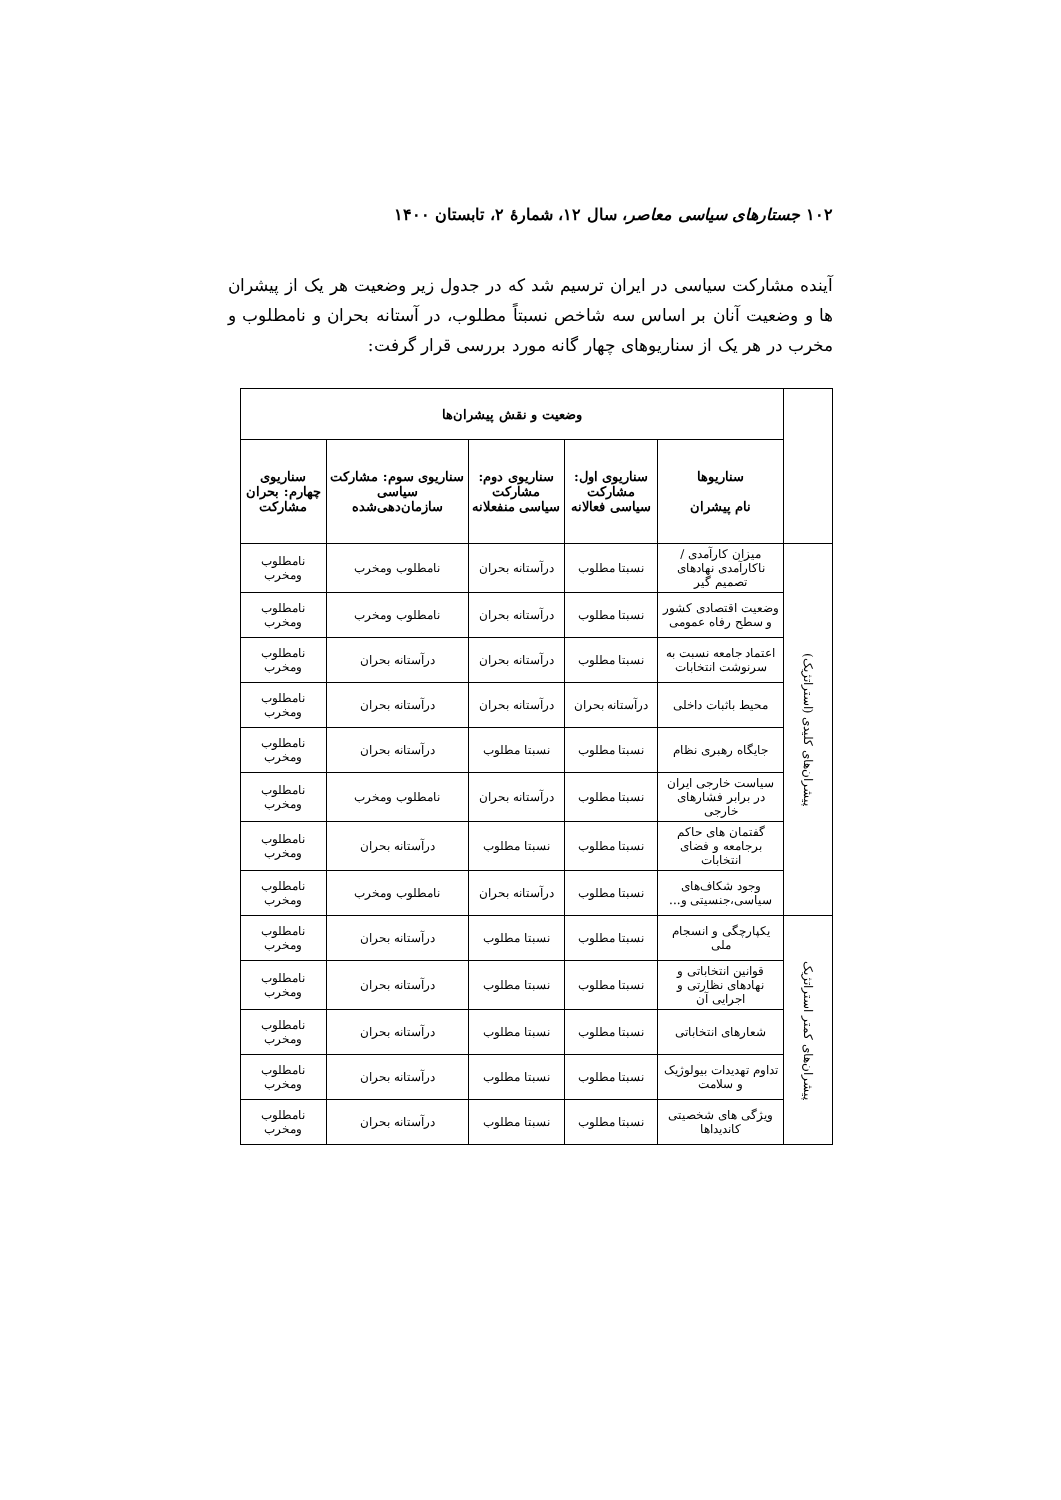۱۰۲ جستارهای سیاسی معاصر، سال ۱۲، شمارهٔ ۲، تابستان ۱۴۰۰
آینده مشارکت سیاسی در ایران ترسیم شد که در جدول زیر وضعیت هر یک از پیشران ها و وضعیت آنان بر اساس سه شاخص نسبتاً مطلوب، در آستانه بحران و نامطلوب و مخرب در هر یک از سناریوهای چهار گانه مورد بررسی قرار گرفت:
| | وضعیت و نقش پیشران‌ها | | | | | |
| | | سناریوها نام پیشران | سناریوی اول: مشارکت سیاسی فعالانه | سناریوی دوم: مشارکت سیاسی منفعلانه | سناریوی سوم: مشارکت سیاسی سازمان‌دهی‌شده | سناریوی چهارم: بحران مشارکت |
| پیشران‌های کلیدی (استراتژیک) | میزان کارآمدی / ناکارآمدی نهادهای تصمیم گیر | نسبتا مطلوب | درآستانه بحران | نامطلوب ومخرب | نامطلوب ومخرب | |
| | وضعیت اقتصادی کشور و سطح رفاه عمومی | نسبتا مطلوب | درآستانه بحران | نامطلوب ومخرب | نامطلوب ومخرب | |
| | اعتماد جامعه نسبت به سرنوشت انتخابات | نسبتا مطلوب | درآستانه بحران | درآستانه بحران | نامطلوب ومخرب | |
| | محیط باثبات داخلی | درآستانه بحران | درآستانه بحران | درآستانه بحران | نامطلوب ومخرب | |
| | جایگاه رهبری نظام | نسبتا مطلوب | نسبتا مطلوب | درآستانه بحران | نامطلوب ومخرب | |
| | سیاست خارجی ایران در برابر فشارهای خارجی | نسبتا مطلوب | درآستانه بحران | نامطلوب ومخرب | نامطلوب ومخرب | |
| | گفتمان های حاکم برجامعه و فضای انتخابات | نسبتا مطلوب | نسبتا مطلوب | درآستانه بحران | نامطلوب ومخرب | |
| | وجود شکاف‌های سیاسی،جنسیتی و... | نسبتا مطلوب | درآستانه بحران | نامطلوب ومخرب | نامطلوب ومخرب | |
| پیشران‌های کمتر استراتژیک | یکپارچگی و انسجام ملی | نسبتا مطلوب | نسبتا مطلوب | درآستانه بحران | نامطلوب ومخرب | |
| | قوانین انتخاباتی و نهادهای نظارتی و اجرایی آن | نسبتا مطلوب | نسبتا مطلوب | درآستانه بحران | نامطلوب ومخرب | |
| | شعارهای انتخاباتی | نسبتا مطلوب | نسبتا مطلوب | درآستانه بحران | نامطلوب ومخرب | |
| | تداوم تهدیدات بیولوژیک و سلامت | نسبتا مطلوب | نسبتا مطلوب | درآستانه بحران | نامطلوب ومخرب | |
| | ویژگی های شخصیتی کاندیداها | نسبتا مطلوب | نسبتا مطلوب | درآستانه بحران | نامطلوب ومخرب | |